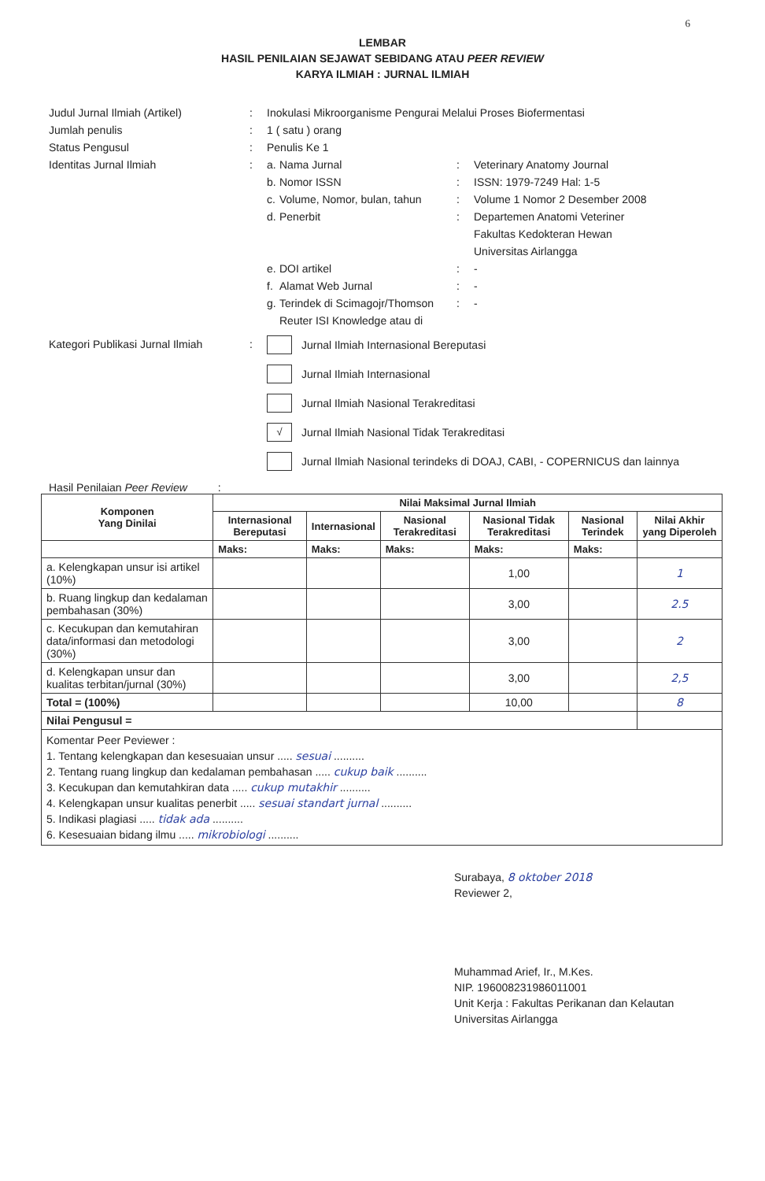6
LEMBAR
HASIL PENILAIAN SEJAWAT SEBIDANG ATAU PEER REVIEW
KARYA ILMIAH : JURNAL ILMIAH
Judul Jurnal Ilmiah (Artikel) : Inokulasi Mikroorganisme Pengurai Melalui Proses Biofermentasi
Jumlah penulis : 1 ( satu ) orang
Status Pengusul : Penulis Ke 1
Identitas Jurnal Ilmiah : a.
Nama Jurnal : Veterinary Anatomy Journal
b.
Nomor ISSN : ISSN: 1979-7249 Hal: 1-5
c.
Volume, Nomor, bulan, tahun
: Volume 1 Nomor 2 Desember 2008
d.
Penerbit : Departemen Anatomi Veteriner
Fakultas Kedokteran Hewan
Universitas Airlangga
e.
DOI artikel : -
f.
Alamat Web Jurnal : -
g.
Terindek di Scimagojr/Thomson Reuter ISI Knowledge atau di
: -
Kategori Publikasi Jurnal Ilmiah
: Jurnal Ilmiah Internasional Bereputasi
Jurnal Ilmiah Internasional
Jurnal Ilmiah Nasional Terakreditasi
√
Jurnal Ilmiah Nasional Tidak Terakreditasi
Jurnal Ilmiah Nasional terindeks di DOAJ, CABI, - COPERNICUS dan lainnya
Hasil Penilaian Peer Review :
| Komponen Yang Dinilai | Nilai Maksimal Jurnal Ilmiah | | | | | |
| --- | --- | --- | --- | --- | --- | --- |
| | Internasional Bereputasi | Internasional | Nasional Terakreditasi | Nasional Tidak Terakreditasi | Nasional Terindek | Nilai Akhir yang Diperoleh |
| | Maks: | Maks: | Maks: | Maks: | Maks: | |
| a. Kelengkapan unsur isi artikel (10%) | | | | 1,00 | | 1 |
| b. Ruang lingkup dan kedalaman pembahasan (30%) | | | | 3,00 | | 2.5 |
| c. Kecukupan dan kemutahiran data/informasi dan metodologi (30%) | | | | 3,00 | | 2 |
| d. Kelengkapan unsur dan kualitas terbitan/jurnal (30%) | | | | 3,00 | | 2,5 |
| Total = (100%) | | | | 10,00 | | 8 |
| Nilai Pengusul = | | | | | | |
| Komentar Peer Peviewer : 1. Tentang kelengkapan dan kesesuaian unsur ..... sesuai .......... 2. Tentang ruang lingkup dan kedalaman pembahasan ..... cukup baik .......... 3. Kecukupan dan kemutahkiran data ..... cukup mutakhir .......... 4. Kelengkapan unsur kualitas penerbit ..... sesuai standart jurnal .......... 5. Indikasi plagiasi ..... tidak ada .......... 6. Kesesuaian bidang ilmu ..... mikrobiologi .......... | | | | | | |
Surabaya, 8 oktober 2018
Reviewer 2,
Muhammad Arief, Ir., M.Kes.
NIP. 196008231986011001
Unit Kerja : Fakultas Perikanan dan Kelautan
Universitas Airlangga